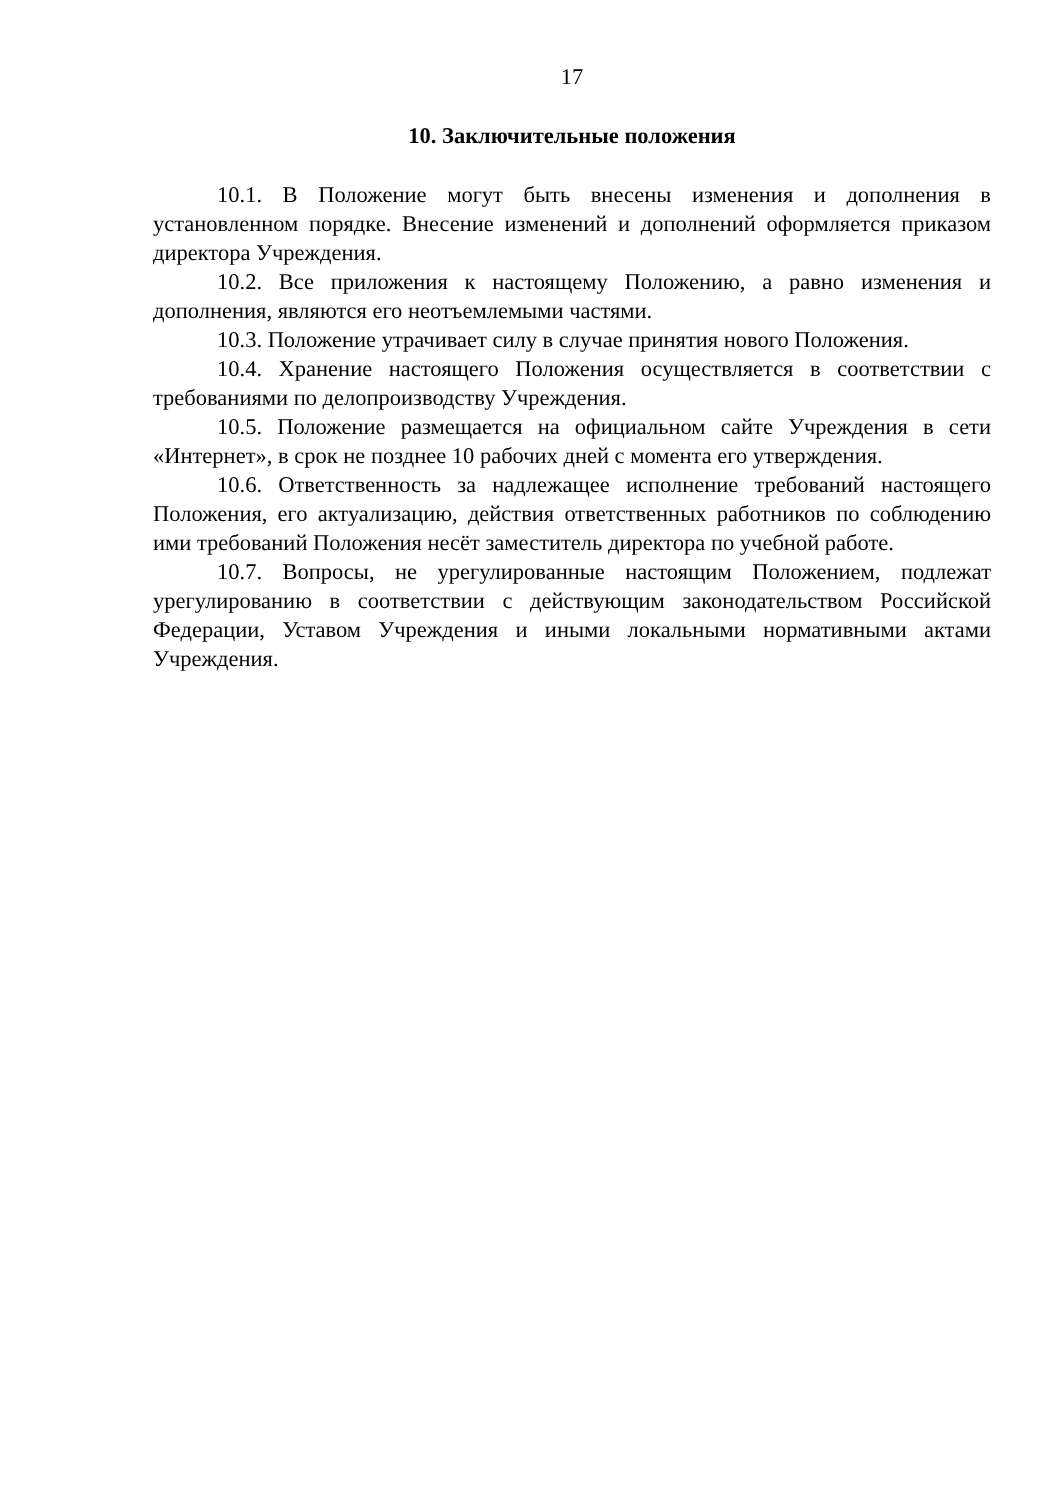17
10. Заключительные положения
10.1. В Положение могут быть внесены изменения и дополнения в установленном порядке. Внесение изменений и дополнений оформляется приказом директора Учреждения.
10.2. Все приложения к настоящему Положению, а равно изменения и дополнения, являются его неотъемлемыми частями.
10.3. Положение утрачивает силу в случае принятия нового Положения.
10.4. Хранение настоящего Положения осуществляется в соответствии с требованиями по делопроизводству Учреждения.
10.5. Положение размещается на официальном сайте Учреждения в сети «Интернет», в срок не позднее 10 рабочих дней с момента его утверждения.
10.6. Ответственность за надлежащее исполнение требований настоящего Положения, его актуализацию, действия ответственных работников по соблюдению ими требований Положения несёт заместитель директора по учебной работе.
10.7. Вопросы, не урегулированные настоящим Положением, подлежат урегулированию в соответствии с действующим законодательством Российской Федерации, Уставом Учреждения и иными локальными нормативными актами Учреждения.